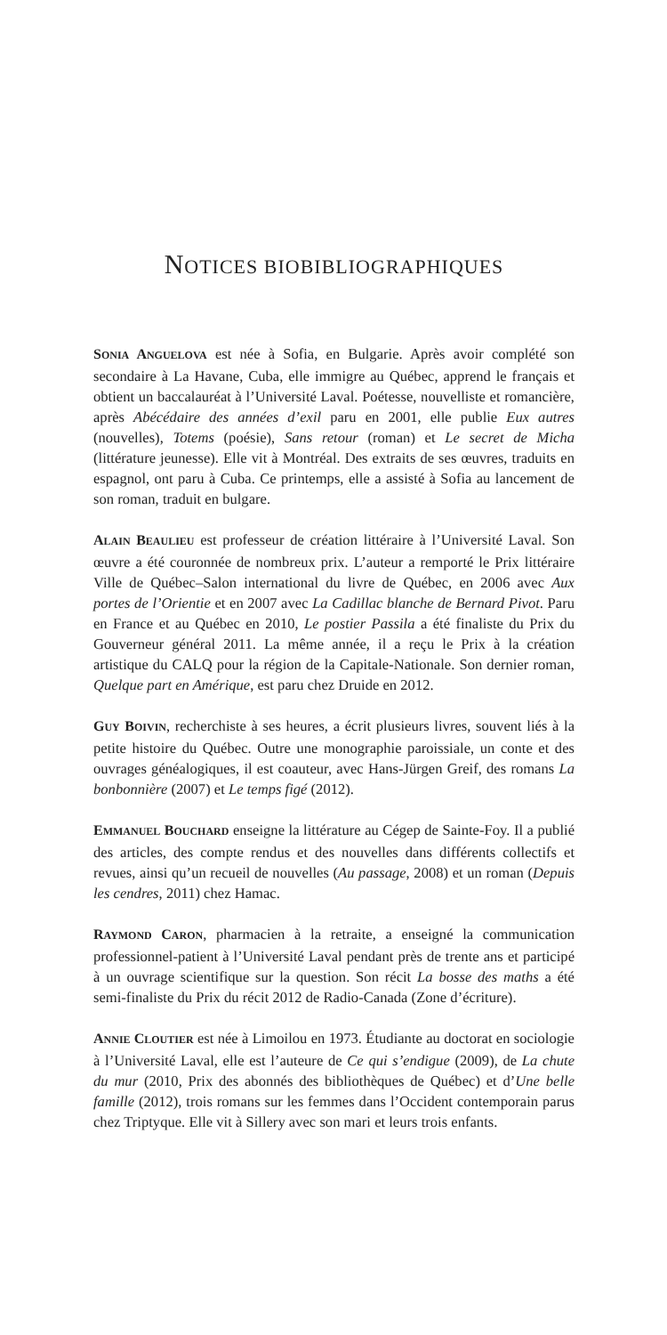NOTICES BIOBIBLIOGRAPHIQUES
SONIA ANGUELOVA est née à Sofia, en Bulgarie. Après avoir complété son secondaire à La Havane, Cuba, elle immigre au Québec, apprend le français et obtient un baccalauréat à l’Université Laval. Poétesse, nouvelliste et romancière, après Abécédaire des années d’exil paru en 2001, elle publie Eux autres (nouvelles), Totems (poésie), Sans retour (roman) et Le secret de Micha (littérature jeunesse). Elle vit à Montréal. Des extraits de ses œuvres, traduits en espagnol, ont paru à Cuba. Ce printemps, elle a assisté à Sofia au lancement de son roman, traduit en bulgare.
ALAIN BEAULIEU est professeur de création littéraire à l’Université Laval. Son œuvre a été couronnée de nombreux prix. L’auteur a remporté le Prix littéraire Ville de Québec–Salon international du livre de Québec, en 2006 avec Aux portes de l’Orientie et en 2007 avec La Cadillac blanche de Bernard Pivot. Paru en France et au Québec en 2010, Le postier Passila a été finaliste du Prix du Gouverneur général 2011. La même année, il a reçu le Prix à la création artistique du CALQ pour la région de la Capitale-Nationale. Son dernier roman, Quelque part en Amérique, est paru chez Druide en 2012.
GUY BOIVIN, recherchiste à ses heures, a écrit plusieurs livres, souvent liés à la petite histoire du Québec. Outre une monographie paroissiale, un conte et des ouvrages généalogiques, il est coauteur, avec Hans-Jürgen Greif, des romans La bonbonnière (2007) et Le temps figé (2012).
EMMANUEL BOUCHARD enseigne la littérature au Cégep de Sainte-Foy. Il a publié des articles, des compte rendus et des nouvelles dans différents collectifs et revues, ainsi qu’un recueil de nouvelles (Au passage, 2008) et un roman (Depuis les cendres, 2011) chez Hamac.
RAYMOND CARON, pharmacien à la retraite, a enseigné la communication professionnel-patient à l’Université Laval pendant près de trente ans et participé à un ouvrage scientifique sur la question. Son récit La bosse des maths a été semi-finaliste du Prix du récit 2012 de Radio-Canada (Zone d’écriture).
ANNIE CLOUTIER est née à Limoilou en 1973. Étudiante au doctorat en sociologie à l’Université Laval, elle est l’auteure de Ce qui s’endigue (2009), de La chute du mur (2010, Prix des abonnés des bibliothèques de Québec) et d’Une belle famille (2012), trois romans sur les femmes dans l’Occident contemporain parus chez Triptyque. Elle vit à Sillery avec son mari et leurs trois enfants.